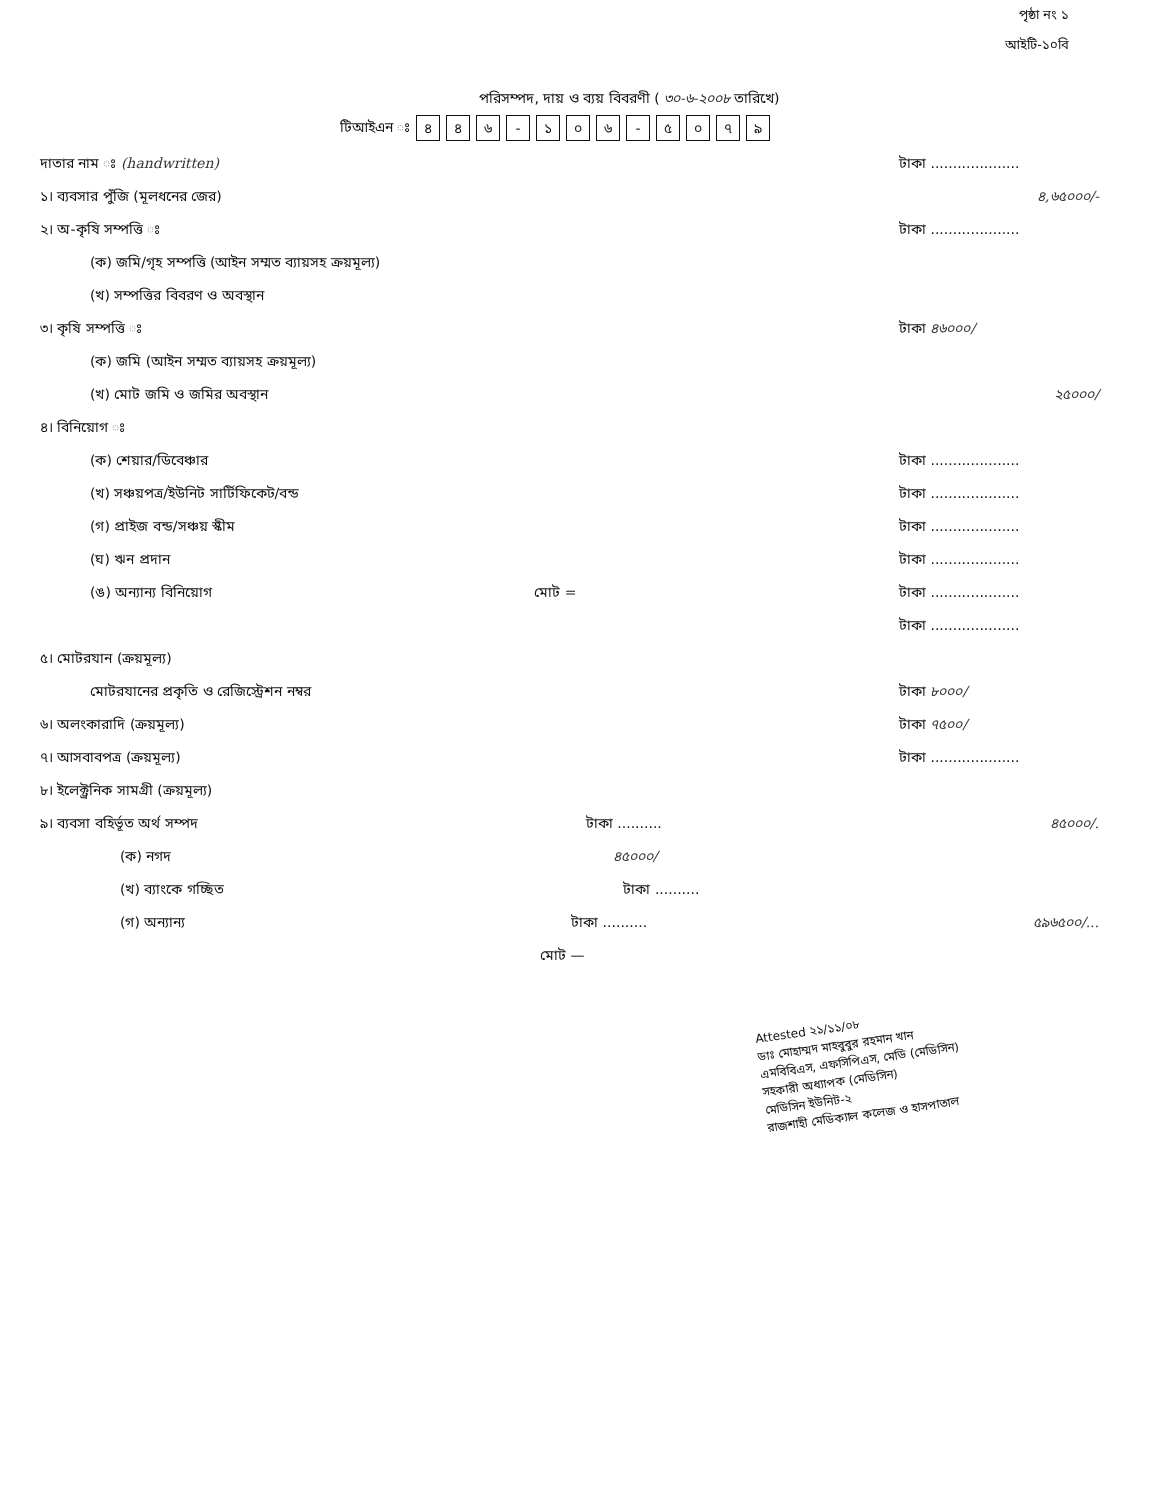পৃষ্ঠা নং ১
আইটি-১০বি
পরিসম্পদ, দায় ও ব্যয় বিবরণী ( ৩০-৬-২০০৮ তারিখে)
টিআইএন ঃ ৪৪৬ - ১০৬ - ৫০৭৯
দাতার নাম ঃ (handwritten) টাকা ....................
১। ব্যবসার পুঁজি (মূলধনের জের) ৪,৬৫০০০/-
২। অ-কৃষি সম্পত্তি ঃ টাকা ....................
(ক) জমি/গৃহ সম্পত্তি (আইন সম্মত ব্যায়সহ ক্রয়মূল্য)
(খ) সম্পত্তির বিবরণ ও অবস্থান
৩। কৃষি সম্পত্তি ঃ টাকা ৪৬০০০/
(ক) জমি (আইন সম্মত ব্যায়সহ ক্রয়মূল্য)
(খ) মোট জমি ও জমির অবস্থান ২৫০০০/
৪। বিনিয়োগ ঃ
(ক) শেয়ার/ডিবেঞ্চার টাকা ....................
(খ) সঞ্চয়পত্র/ইউনিট সার্টিফিকেট/বন্ড টাকা ....................
(গ) প্রাইজ বন্ড/সঞ্চয় স্কীম টাকা ....................
(ঘ) ঋন প্রদান টাকা ....................
(ঙ) অন্যান্য বিনিয়োগ মোট = টাকা ....................
টাকা ....................
৫। মোটরযান (ক্রয়মূল্য)
মোটরযানের প্রকৃতি ও রেজিস্ট্রেশন নম্বর টাকা ৮০০০/
৬। অলংকারাদি (ক্রয়মূল্য) টাকা ৭৫০০/
৭। আসবাবপত্র (ক্রয়মূল্য) টাকা ....................
৮। ইলেক্ট্রনিক সামগ্রী (ক্রয়মূল্য)
৯। ব্যবসা বহির্ভূত অর্থ সম্পদ টাকা .......... ৪৫০০০/.
(ক) নগদ ৪৫০০০/
(খ) ব্যাংকে গচ্ছিত টাকা ..........
(গ) অন্যান্য টাকা .......... ৫৯৬৫০০/...
মোট —
Attested ২১/১১/০৮
ডাঃ মোহাম্মদ মাহবুবুর রহমান খান
এমবিবিএস, এফসিপিএস, মেডি (মেডিসিন)
সহকারী অধ্যাপক (মেডিসিন)
মেডিসিন ইউনিট-২
রাজশাহী মেডিক্যাল কলেজ ও হাসপাতাল